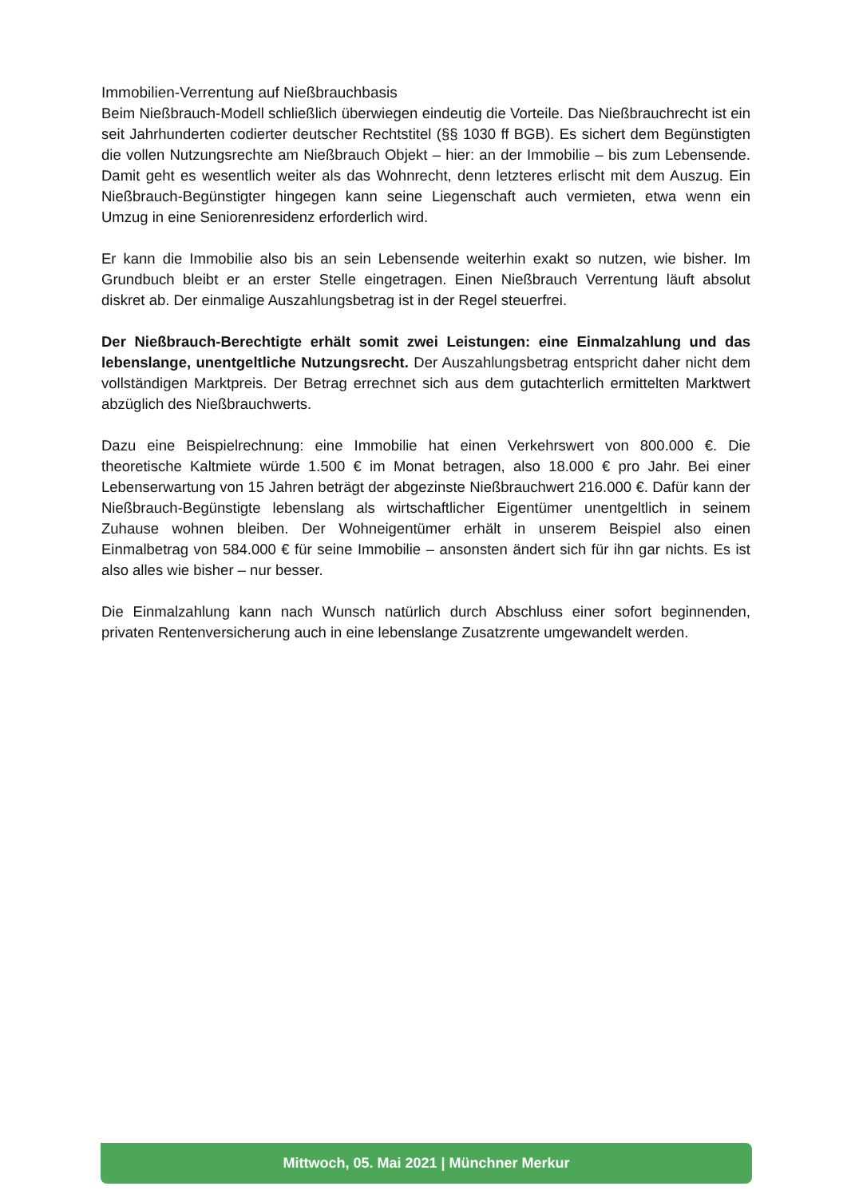Immobilien-Verrentung auf Nießbrauchbasis
Beim Nießbrauch-Modell schließlich überwiegen eindeutig die Vorteile. Das Nießbrauchrecht ist ein seit Jahrhunderten codierter deutscher Rechtstitel (§§ 1030 ff BGB). Es sichert dem Begünstigten die vollen Nutzungsrechte am Nießbrauch Objekt – hier: an der Immobilie – bis zum Lebensende. Damit geht es wesentlich weiter als das Wohnrecht, denn letzteres erlischt mit dem Auszug. Ein Nießbrauch-Begünstigter hingegen kann seine Liegenschaft auch vermieten, etwa wenn ein Umzug in eine Seniorenresidenz erforderlich wird.
Er kann die Immobilie also bis an sein Lebensende weiterhin exakt so nutzen, wie bisher. Im Grundbuch bleibt er an erster Stelle eingetragen. Einen Nießbrauch Verrentung läuft absolut diskret ab. Der einmalige Auszahlungsbetrag ist in der Regel steuerfrei.
Der Nießbrauch-Berechtigte erhält somit zwei Leistungen: eine Einmalzahlung und das lebenslange, unentgeltliche Nutzungsrecht. Der Auszahlungsbetrag entspricht daher nicht dem vollständigen Marktpreis. Der Betrag errechnet sich aus dem gutachterlich ermittelten Marktwert abzüglich des Nießbrauchwerts.
Dazu eine Beispielrechnung: eine Immobilie hat einen Verkehrswert von 800.000 €. Die theoretische Kaltmiete würde 1.500 € im Monat betragen, also 18.000 € pro Jahr. Bei einer Lebenserwartung von 15 Jahren beträgt der abgezinste Nießbrauchwert 216.000 €. Dafür kann der Nießbrauch-Begünstigte lebenslang als wirtschaftlicher Eigentümer unentgeltlich in seinem Zuhause wohnen bleiben. Der Wohneigentümer erhält in unserem Beispiel also einen Einmalbetrag von 584.000 € für seine Immobilie – ansonsten ändert sich für ihn gar nichts. Es ist also alles wie bisher – nur besser.
Die Einmalzahlung kann nach Wunsch natürlich durch Abschluss einer sofort beginnenden, privaten Rentenversicherung auch in eine lebenslange Zusatzrente umgewandelt werden.
Mittwoch, 05. Mai 2021 | Münchner Merkur